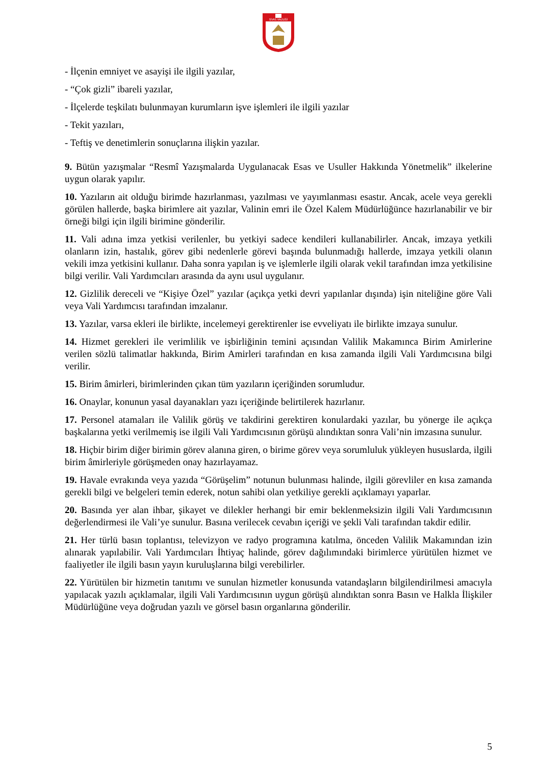SİVAS VALİLİĞİ
- İlçenin emniyet ve asayişi ile ilgili yazılar,
- “Çok gizli” ibareli yazılar,
- İlçelerde teşkilatı bulunmayan kurumların işve işlemleri ile ilgili yazılar
- Tekit yazıları,
- Teftiş ve denetimlerin sonuçlarına ilişkin yazılar.
9. Bütün yazışmalar “Resmî Yazışmalarda Uygulanacak Esas ve Usuller Hakkında Yönetmelik” ilkelerine uygun olarak yapılır.
10. Yazıların ait olduğu birimde hazırlanması, yazılması ve yayımlanması esastır. Ancak, acele veya gerekli görülen hallerde, başka birimlere ait yazılar, Valinin emri ile Özel Kalem Müdürlüğünce hazırlanabilir ve bir örneği bilgi için ilgili birimine gönderilir.
11. Vali adına imza yetkisi verilenler, bu yetkiyi sadece kendileri kullanabilirler. Ancak, imzaya yetkili olanların izin, hastalık, görev gibi nedenlerle görevi başında bulunmadığı hallerde, imzaya yetkili olanın vekili imza yetkisini kullanır. Daha sonra yapılan iş ve işlemlerle ilgili olarak vekil tarafından imza yetkilisine bilgi verilir. Vali Yardımcıları arasında da aynı usul uygulanır.
12. Gizlilik dereceli ve “Kişiye Özel” yazılar (açıkça yetki devri yapılanlar dışında) işin niteliğine göre Vali veya Vali Yardımcısı tarafından imzalanır.
13. Yazılar, varsa ekleri ile birlikte, incelemeyi gerektirenler ise evveliyatı ile birlikte imzaya sunulur.
14. Hizmet gerekleri ile verimlilik ve işbirliğinin temini açısından Valilik Makamınca Birim Amirlerine verilen sözlü talimatlar hakkında, Birim Amirleri tarafından en kısa zamanda ilgili Vali Yardımcısına bilgi verilir.
15. Birim âmirleri, birimlerinden çıkan tüm yazıların içeriğinden sorumludur.
16. Onaylar, konunun yasal dayanakları yazı içeriğinde belirtilerek hazırlanır.
17. Personel atamaları ile Valilik görüş ve takdirini gerektiren konulardaki yazılar, bu yönerge ile açıkça başkalarına yetki verilmemiş ise ilgili Vali Yardımcısının görüşü alındıktan sonra Vali’nin imzasına sunulur.
18. Hiçbir birim diğer birimin görev alanına giren, o birime görev veya sorumluluk yükleyen hususlarda, ilgili birim âmirleriyle görüşmeden onay hazırlayamaz.
19. Havale evrakında veya yazıda “Görüşelim” notunun bulunması halinde, ilgili görevliler en kısa zamanda gerekli bilgi ve belgeleri temin ederek, notun sahibi olan yetkiliye gerekli açıklamayı yaparlar.
20. Basında yer alan ihbar, şikayet ve dilekler herhangi bir emir beklenmeksizin ilgili Vali Yardımcısının değerlendirmesi ile Vali’ye sunulur. Basına verilecek cevabın içeriği ve şekli Vali tarafından takdir edilir.
21. Her türlü basın toplantısı, televizyon ve radyo programına katılma, önceden Valilik Makamından izin alınarak yapılabilir. Vali Yardımcıları İhtiyaç halinde, görev dağılımındaki birimlerce yürütülen hizmet ve faaliyetler ile ilgili basın yayın kuruluşlarına bilgi verebilirler.
22. Yürütülen bir hizmetin tanıtımı ve sunulan hizmetler konusunda vatandaşların bilgilendirilmesi amacıyla yapılacak yazılı açıklamalar, ilgili Vali Yardımcısının uygun görüşü alındıktan sonra Basın ve Halkla İlişkiler Müdürlüğüne veya doğrudan yazılı ve görsel basın organlarına gönderilir.
5